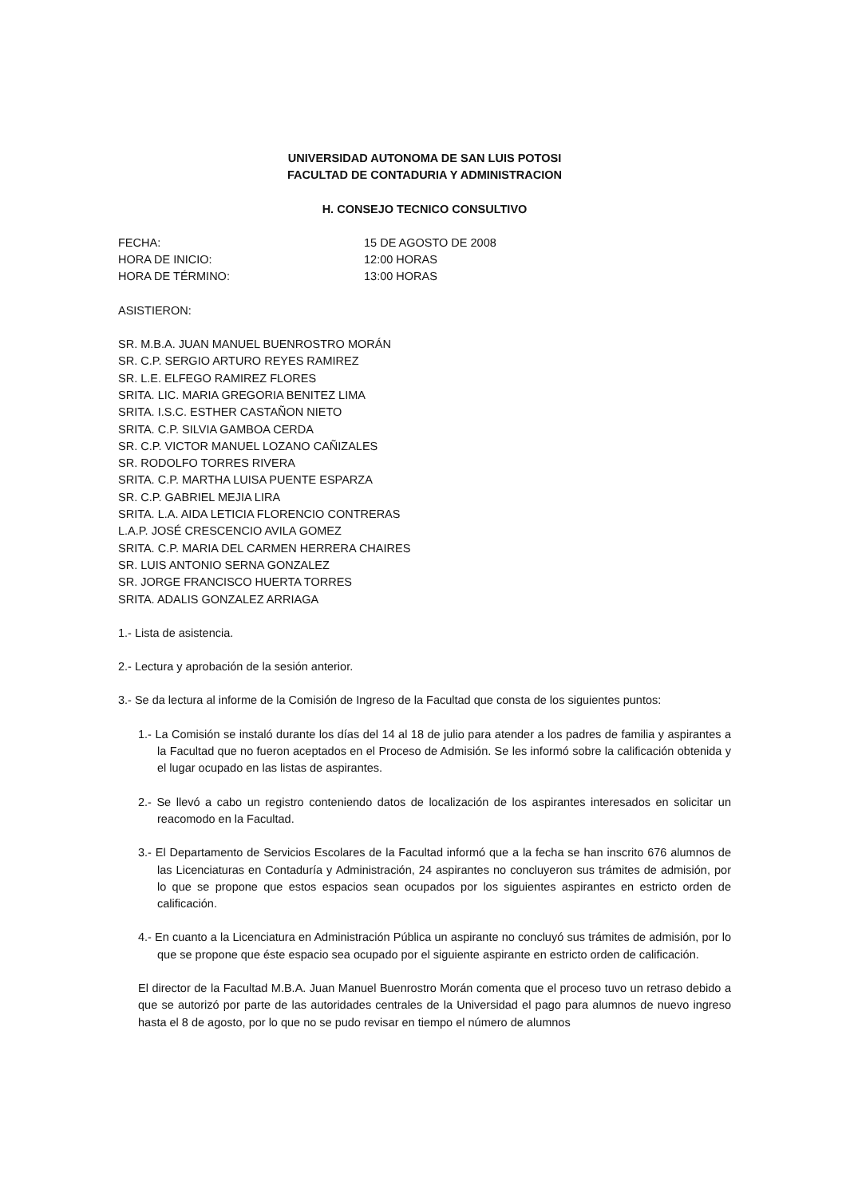UNIVERSIDAD AUTONOMA DE SAN LUIS POTOSI
FACULTAD DE CONTADURIA Y ADMINISTRACION
H. CONSEJO TECNICO CONSULTIVO
FECHA: 15 DE AGOSTO DE 2008
HORA DE INICIO: 12:00 HORAS
HORA DE TÉRMINO: 13:00 HORAS
ASISTIERON:
SR. M.B.A. JUAN MANUEL BUENROSTRO MORÁN
SR. C.P. SERGIO ARTURO REYES RAMIREZ
SR. L.E. ELFEGO RAMIREZ FLORES
SRITA. LIC. MARIA GREGORIA BENITEZ LIMA
SRITA. I.S.C. ESTHER CASTAÑON NIETO
SRITA. C.P. SILVIA GAMBOA CERDA
SR. C.P. VICTOR MANUEL LOZANO CAÑIZALES
SR. RODOLFO TORRES RIVERA
SRITA. C.P. MARTHA LUISA PUENTE ESPARZA
SR. C.P. GABRIEL MEJIA LIRA
SRITA. L.A. AIDA LETICIA FLORENCIO CONTRERAS
L.A.P. JOSÉ CRESCENCIO AVILA GOMEZ
SRITA. C.P. MARIA DEL CARMEN HERRERA CHAIRES
SR. LUIS ANTONIO SERNA GONZALEZ
SR. JORGE FRANCISCO HUERTA TORRES
SRITA. ADALIS GONZALEZ ARRIAGA
1.- Lista de asistencia.
2.- Lectura y aprobación de la sesión anterior.
3.- Se da lectura al informe de la Comisión de Ingreso de la Facultad que consta de los siguientes puntos:
1.- La Comisión se instaló durante los días del 14 al 18 de julio para atender a los padres de familia y aspirantes a la Facultad que no fueron aceptados en el Proceso de Admisión. Se les informó sobre la calificación obtenida y el lugar ocupado en las listas de aspirantes.
2.- Se llevó a cabo un registro conteniendo datos de localización de los aspirantes interesados en solicitar un reacomodo en la Facultad.
3.- El Departamento de Servicios Escolares de la Facultad informó que a la fecha se han inscrito 676 alumnos de las Licenciaturas en Contaduría y Administración, 24 aspirantes no concluyeron sus trámites de admisión, por lo que se propone que estos espacios sean ocupados por los siguientes aspirantes en estricto orden de calificación.
4.- En cuanto a la Licenciatura en Administración Pública un aspirante no concluyó sus trámites de admisión, por lo que se propone que éste espacio sea ocupado por el siguiente aspirante en estricto orden de calificación.
El director de la Facultad M.B.A. Juan Manuel Buenrostro Morán comenta que el proceso tuvo un retraso debido a que se autorizó por parte de las autoridades centrales de la Universidad el pago para alumnos de nuevo ingreso hasta el 8 de agosto, por lo que no se pudo revisar en tiempo el número de alumnos